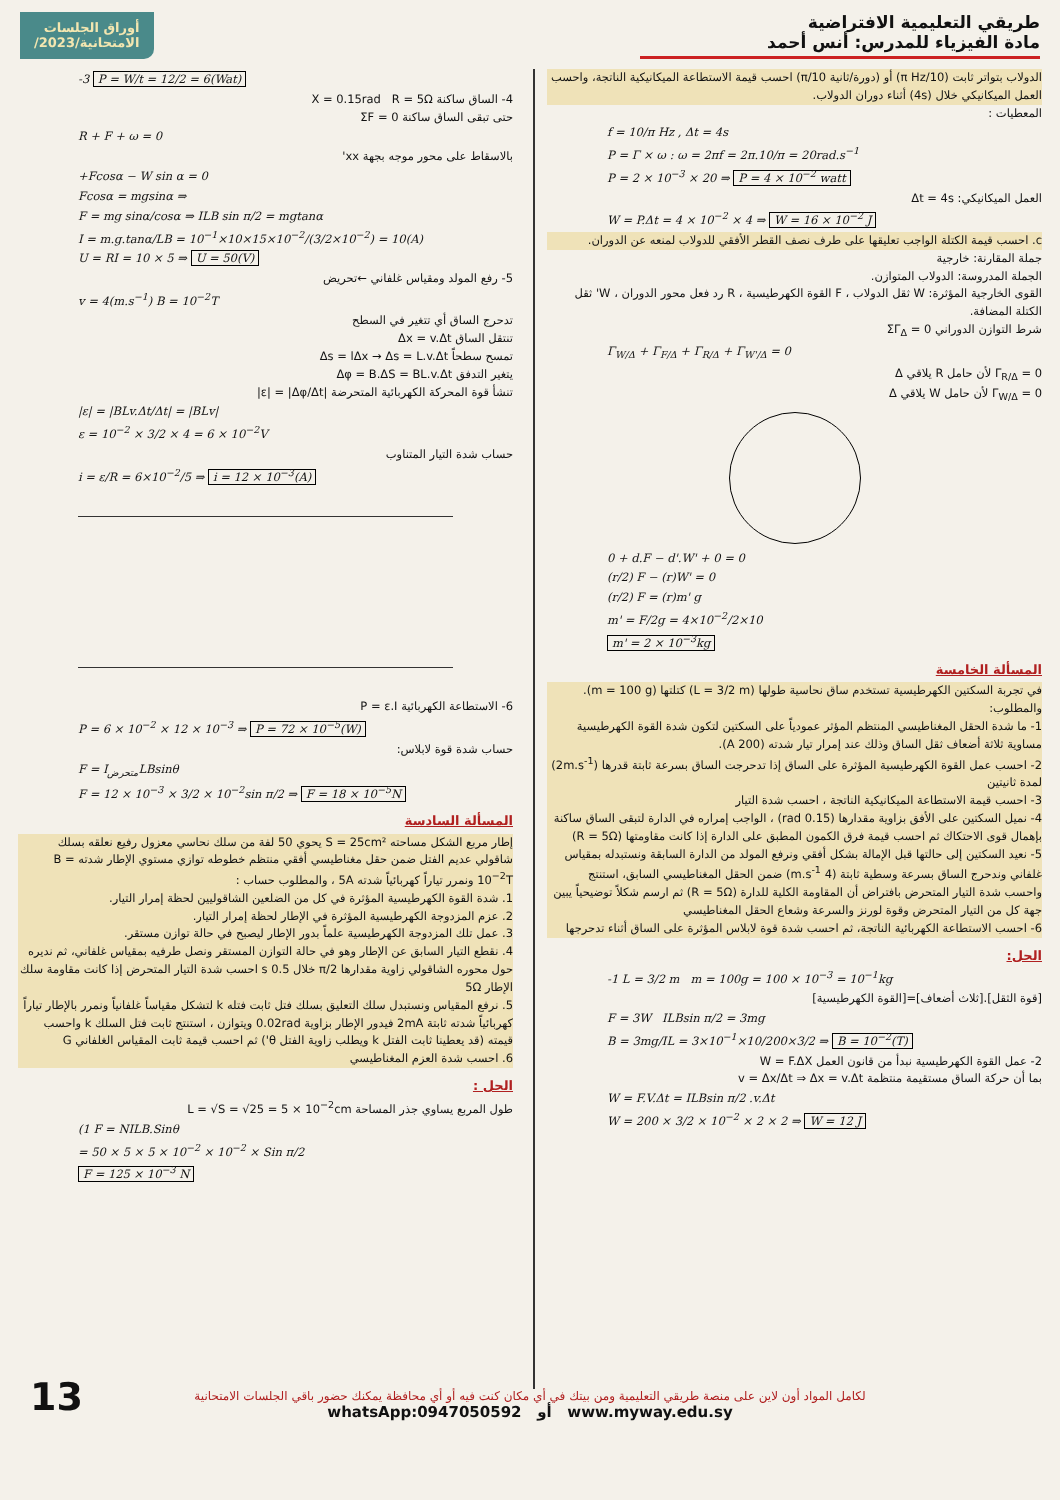طريقي التعليمية الافتراضية
مادة الفيزياء للمدرس: أنس أحمد
أوراق الجلسات
الامتحانية/2023/
الدولاب بتواتر ثابت (10/π Hz) أو (دورة/ثانية 10/π) احسب قيمة الاستطاعة الميكانيكية الناتجة، واحسب العمل الميكانيكي خلال (4s) أثناء دوران الدولاب.
المعطيات :
f = 10/π Hz , Δt = 4s
P = Γ × ω : ω = 2πf = 2π.10/π = 20rad.s<sup>−1</sup>
P = 2 × 10<sup>−3</sup> × 20 ⇒ P = 4 × 10<sup>−2</sup> watt
العمل الميكانيكي: Δt = 4s
W = P.Δt = 4 × 10<sup>−2</sup> × 4 ⇒ W = 16 × 10<sup>−2</sup> J
c. احسب قيمة الكتلة الواجب تعليقها على طرف نصف القطر الأفقي للدولاب لمنعه عن الدوران.
جملة المقارنة: خارجية
الجملة المدروسة: الدولاب المتوازن.
القوى الخارجية المؤثرة: W ثقل الدولاب ، F القوة الكهرطيسية ، R رد فعل محور الدوران ، W' ثقل الكتلة المضافة.
شرط التوازن الدوراني ΣΓ<sub>Δ</sub> = 0
Γ<sub>W/Δ</sub> + Γ<sub>F/Δ</sub> + Γ<sub>R/Δ</sub> + Γ<sub>W'/Δ</sub> = 0
Γ<sub>R/Δ</sub> = 0 لأن حامل R يلاقي Δ
Γ<sub>W/Δ</sub> = 0 لأن حامل W يلاقي Δ
0 + d.F − d'.W' + 0 = 0
(r/2) F − (r)W' = 0
(r/2) F = (r)m' g
m' = F/2g = 4×10<sup>−2</sup>/2×10
m' = 2 × 10<sup>−3</sup>kg
المسألة الخامسة
في تجربة السكتين الكهرطيسية تستخدم ساق نحاسية طولها (L = 3/2 m) كتلتها (m = 100 g). والمطلوب:
1- ما شدة الحقل المغناطيسي المنتظم المؤثر عمودياً على السكتين لتكون شدة القوة الكهرطيسية مساوية ثلاثة أضعاف ثقل الساق وذلك عند إمرار تيار شدته (200 A).
2- احسب عمل القوة الكهرطيسية المؤثرة على الساق إذا تدحرجت الساق بسرعة ثابتة قدرها (2m.s<sup>-1</sup>) لمدة ثانيتين
3- احسب قيمة الاستطاعة الميكانيكية الناتجة ، احسب شدة التيار
4- نميل السكتين على الأفق بزاوية مقدارها (0.15 rad) ، الواجب إمراره في الدارة لتبقى الساق ساكنة بإهمال قوى الاحتكاك ثم احسب قيمة فرق الكمون المطبق على الدارة إذا كانت مقاومتها (R = 5Ω)
5- نعيد السكتين إلى حالتها قبل الإمالة بشكل أفقي ونرفع المولد من الدارة السابقة ونستبدله بمقياس غلفاني وندحرج الساق بسرعة وسطية ثابتة (4 m.s<sup>-1</sup>) ضمن الحقل المغناطيسي السابق، استنتج واحسب شدة التيار المتحرض بافتراض أن المقاومة الكلية للدارة (R = 5Ω) ثم ارسم شكلاً توضيحياً يبين جهة كل من التيار المتحرض وقوة لورنز والسرعة وشعاع الحقل المغناطيسي
6- احسب الاستطاعة الكهربائية الناتجة، ثم احسب شدة قوة لابلاس المؤثرة على الساق أثناء تدحرجها
الحل:
-1 L = 3/2 m m = 100g = 100 × 10<sup>−3</sup> = 10<sup>−1</sup>kg
[قوة الثقل].[ثلاث أضعاف]=[القوة الكهرطيسية]
F = 3W ILBsin π/2 = 3mg
B = 3mg/IL = 3×10<sup>−1</sup>×10/200×3/2 ⇒ B = 10<sup>−2</sup>(T)
2- عمل القوة الكهرطيسية نبدأ من قانون العمل W = F.ΔX
بما أن حركة الساق مستقيمة منتظمة v = Δx/Δt ⇒ Δx = v.Δt
W = F.V.Δt = ILBsin π/2 .v.Δt
W = 200 × 3/2 × 10<sup>−2</sup> × 2 × 2 ⇒ W = 12 J
-3 P = W/t = 12/2 = 6(Wat)
4- الساق ساكنة X = 0.15rad R = 5Ω
حتى تبقى الساق ساكنة ΣF = 0
R + F + ω = 0
بالاسقاط على محور موجه بجهة xx'
+Fcosα − W sin α = 0
Fcosα = mgsinα ⇒
F = mg sinα/cosα ⇒ ILB sin π/2 = mgtanα
I = m.g.tanα/LB = 10<sup>−1</sup>×10×15×10<sup>−2</sup>/(3/2×10<sup>−2</sup>) = 10(A)
U = RI = 10 × 5 ⇒ U = 50(V)
5- رفع المولد ومقياس غلفاني ←تحريض
v = 4(m.s<sup>−1</sup>) B = 10<sup>−2</sup>T
تدحرج الساق أي تتغير في السطح
تنتقل الساق Δx = v.Δt
تمسح سطحاً Δs = lΔx → Δs = L.v.Δt
يتغير التدفق Δφ = B.ΔS = BL.v.Δt
تنشأ قوة المحركة الكهربائية المتحرضة |ε| = |Δφ/Δt|
|ε| = |BLv.Δt/Δt| = |BLv|
ε = 10<sup>−2</sup> × 3/2 × 4 = 6 × 10<sup>−2</sup>V
حساب شدة التيار المتناوب
i = ε/R = 6×10<sup>−2</sup>/5 ⇒ i = 12 × 10<sup>−3</sup>(A)
6- الاستطاعة الكهربائية P = ε.I
P = 6 × 10<sup>−2</sup> × 12 × 10<sup>−3</sup> ⇒ P = 72 × 10<sup>−5</sup>(W)
حساب شدة قوة لابلاس:
F = I<sub>متحرض</sub>LBsinθ
F = 12 × 10<sup>−3</sup> × 3/2 × 10<sup>−2</sup>sin π/2 ⇒ F = 18 × 10<sup>−5</sup>N
المسألة السادسة
إطار مربع الشكل مساحته S = 25cm² يحوي 50 لفة من سلك نحاسي معزول رفيع نعلقه بسلك شاقولي عديم الفتل ضمن حقل مغناطيسي أفقي منتظم خطوطه توازي مستوي الإطار شدته B = 10<sup>−2</sup>T ونمرر تياراً كهربائياً شدته 5A ، والمطلوب حساب :
1. شدة القوة الكهرطيسية المؤثرة في كل من الضلعين الشاقوليين لحظة إمرار التيار.
2. عزم المزدوجة الكهرطيسية المؤثرة في الإطار لحظة إمرار التيار.
3. عمل تلك المزدوجة الكهرطيسية علماً بدور الإطار ليصبح في حالة توازن مستقر.
4. نقطع التيار السابق عن الإطار وهو في حالة التوازن المستقر ونصل طرفيه بمقياس غلفاني، ثم نديره حول محوره الشاقولي زاوية مقدارها π/2 خلال 0.5 s احسب شدة التيار المتحرض إذا كانت مقاومة سلك الإطار 5Ω
5. نرفع المقياس ونستبدل سلك التعليق بسلك فتل ثابت فتله k لتشكل مقياساً غلفانياً ونمرر بالإطار تياراً كهربائياً شدته ثابتة 2mA فيدور الإطار بزاوية 0.02rad ويتوازن ، استنتج ثابت فتل السلك k واحسب قيمته (قد يعطينا ثابت الفتل k ويطلب زاوية الفتل θ') ثم احسب قيمة ثابت المقياس الغلفاني G
6. احسب شدة العزم المغناطيسي
الحل :
طول المربع يساوي جذر المساحة L = √S = √25 = 5 × 10<sup>−2</sup>cm
(1 F = NILB.Sinθ
= 50 × 5 × 5 × 10<sup>−2</sup> × 10<sup>−2</sup> × Sin π/2
F = 125 × 10<sup>−3</sup> N
13
لكامل المواد أون لاين على منصة طريقي التعليمية ومن بيتك في أي مكان كنت فيه أو أي محافظة يمكنك حضور باقي الجلسات الامتحانية
whatsApp:0947050592 أو www.myway.edu.sy